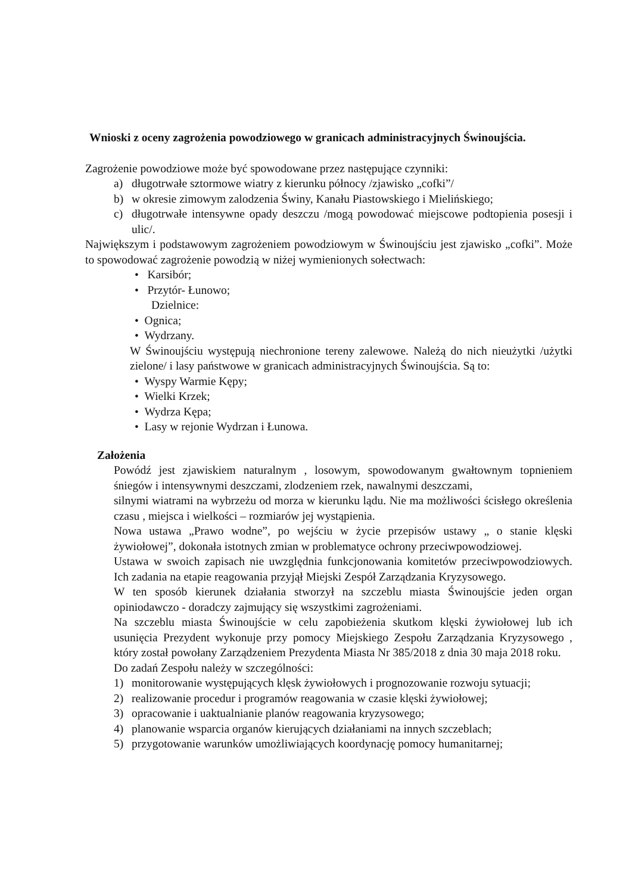Wnioski z oceny zagrożenia powodziowego w granicach administracyjnych Świnoujścia.
Zagrożenie powodziowe może być spowodowane przez następujące czynniki:
a) długotrwałe sztormowe wiatry z kierunku północy /zjawisko „cofki”/
b) w okresie zimowym zalodzenia Świny, Kanału Piastowskiego i Mielińskiego;
c) długotrwałe intensywne opady deszczu /mogą powodować miejscowe podtopienia posesji i ulic/.
Największym i podstawowym zagrożeniem powodziowym w Świnoujściu jest zjawisko „cofki”. Może to spowodować zagrożenie powodzią w niżej wymienionych sołectwach:
• Karsibór;
• Przytór- Łunowo;
Dzielnice:
• Ognica;
• Wydrzany.
W Świnoujściu występują niechronione tereny zalewowe. Należą do nich nieużytki /użytki zielone/ i lasy państwowe w granicach administracyjnych Świnoujścia. Są to:
• Wyspy Warmie Kępy;
• Wielki Krzek;
• Wydrza Kępa;
• Lasy w rejonie Wydrzan i Łunowa.
Założenia
Powódź jest zjawiskiem naturalnym , losowym, spowodowanym gwałtownym topnieniem śniegów i intensywnymi deszczami, zlodzeniem rzek, nawalnymi deszczami,
silnymi wiatrami na wybrzeżu od morza w kierunku lądu. Nie ma możliwości ścisłego określenia czasu , miejsca i wielkości – rozmiarów jej wystąpienia.
Nowa ustawa „Prawo wodne”, po wejściu w życie przepisów ustawy „ o stanie klęski żywiołowej”, dokonała istotnych zmian w problematyce ochrony przeciwpowodziowej.
Ustawa w swoich zapisach nie uwzględnia funkcjonowania komitetów przeciwpowodziowych. Ich zadania na etapie reagowania przyjął Miejski Zespół Zarządzania Kryzysowego.
W ten sposób kierunek działania stworzył na szczeblu miasta Świnoujście jeden organ opiniodawczo - doradczy zajmujący się wszystkimi zagrożeniami.
Na szczeblu miasta Świnoujście w celu zapobieżenia skutkom klęski żywiołowej lub ich usunięcia Prezydent wykonuje przy pomocy Miejskiego Zespołu Zarządzania Kryzysowego , który został powołany Zarządzeniem Prezydenta Miasta Nr 385/2018 z dnia 30 maja 2018 roku.
Do zadań Zespołu należy w szczególności:
1) monitorowanie występujących klęsk żywiołowych i prognozowanie rozwoju sytuacji;
2) realizowanie procedur i programów reagowania w czasie klęski żywiołowej;
3) opracowanie i uaktualnianie planów reagowania kryzysowego;
4) planowanie wsparcia organów kierujących działaniami na innych szczeblach;
5) przygotowanie warunków umożliwiających koordynację pomocy humanitarnej;